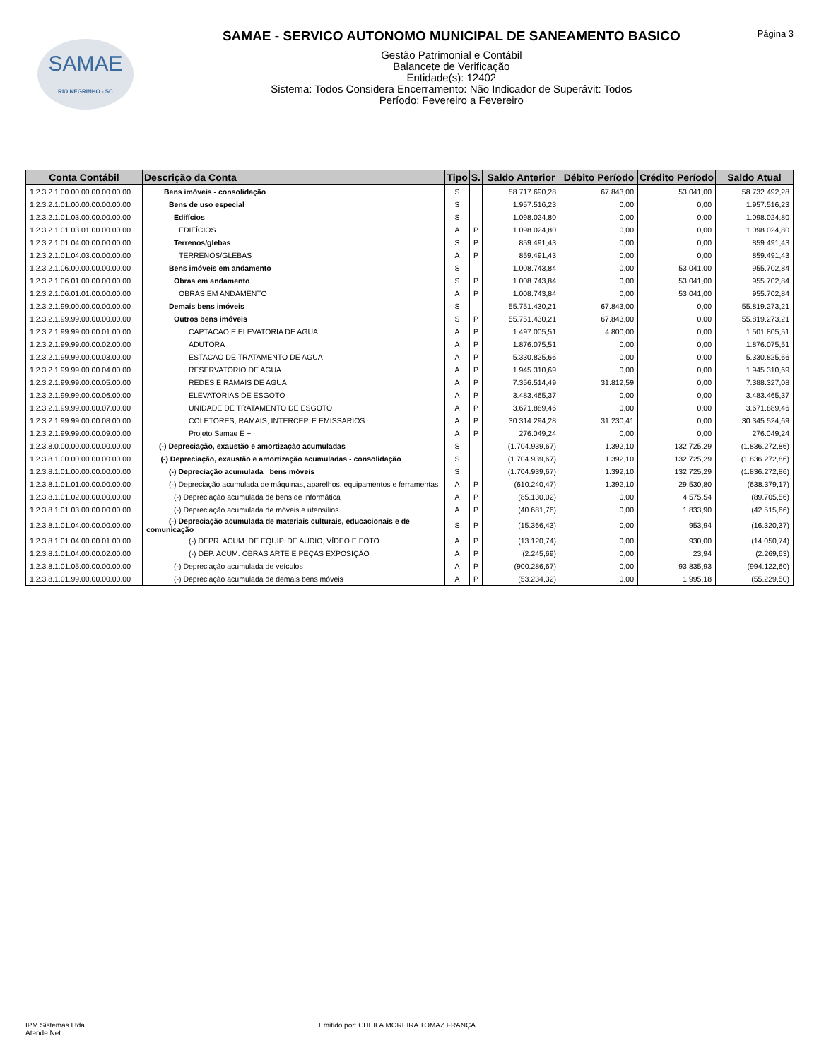SAMAE
RIO NEGRINHO - SC
SAMAE - SERVICO AUTONOMO MUNICIPAL DE SANEAMENTO BASICO
Gestão Patrimonial e Contábil
Balancete de Verificação
Entidade(s): 12402
Sistema: Todos Considera Encerramento: Não Indicador de Superávit: Todos
Período: Fevereiro a Fevereiro
Página 3
| Conta Contábil | Descrição da Conta | Tipo | S. | Saldo Anterior | Débito Período | Crédito Período | Saldo Atual |
| --- | --- | --- | --- | --- | --- | --- | --- |
| 1.2.3.2.1.00.00.00.00.00.00.00 | Bens imóveis - consolidação | S | | 58.717.690,28 | 67.843,00 | 53.041,00 | 58.732.492,28 |
| 1.2.3.2.1.01.00.00.00.00.00.00 | Bens de uso especial | S | | 1.957.516,23 | 0,00 | 0,00 | 1.957.516,23 |
| 1.2.3.2.1.01.03.00.00.00.00.00 | Edifícios | S | | 1.098.024,80 | 0,00 | 0,00 | 1.098.024,80 |
| 1.2.3.2.1.01.03.01.00.00.00.00 | EDIFÍCIOS | A | P | 1.098.024,80 | 0,00 | 0,00 | 1.098.024,80 |
| 1.2.3.2.1.01.04.00.00.00.00.00 | Terrenos/glebas | S | P | 859.491,43 | 0,00 | 0,00 | 859.491,43 |
| 1.2.3.2.1.01.04.03.00.00.00.00 | TERRENOS/GLEBAS | A | P | 859.491,43 | 0,00 | 0,00 | 859.491,43 |
| 1.2.3.2.1.06.00.00.00.00.00.00 | Bens imóveis em andamento | S | | 1.008.743,84 | 0,00 | 53.041,00 | 955.702,84 |
| 1.2.3.2.1.06.01.00.00.00.00.00 | Obras em andamento | S | P | 1.008.743,84 | 0,00 | 53.041,00 | 955.702,84 |
| 1.2.3.2.1.06.01.01.00.00.00.00 | OBRAS EM ANDAMENTO | A | P | 1.008.743,84 | 0,00 | 53.041,00 | 955.702,84 |
| 1.2.3.2.1.99.00.00.00.00.00.00 | Demais bens imóveis | S | | 55.751.430,21 | 67.843,00 | 0,00 | 55.819.273,21 |
| 1.2.3.2.1.99.99.00.00.00.00.00 | Outros bens imóveis | S | P | 55.751.430,21 | 67.843,00 | 0,00 | 55.819.273,21 |
| 1.2.3.2.1.99.99.00.00.01.00.00 | CAPTACAO E ELEVATORIA DE AGUA | A | P | 1.497.005,51 | 4.800,00 | 0,00 | 1.501.805,51 |
| 1.2.3.2.1.99.99.00.00.02.00.00 | ADUTORA | A | P | 1.876.075,51 | 0,00 | 0,00 | 1.876.075,51 |
| 1.2.3.2.1.99.99.00.00.03.00.00 | ESTACAO DE TRATAMENTO DE AGUA | A | P | 5.330.825,66 | 0,00 | 0,00 | 5.330.825,66 |
| 1.2.3.2.1.99.99.00.00.04.00.00 | RESERVATORIO DE AGUA | A | P | 1.945.310,69 | 0,00 | 0,00 | 1.945.310,69 |
| 1.2.3.2.1.99.99.00.00.05.00.00 | REDES E RAMAIS DE AGUA | A | P | 7.356.514,49 | 31.812,59 | 0,00 | 7.388.327,08 |
| 1.2.3.2.1.99.99.00.00.06.00.00 | ELEVATORIAS DE ESGOTO | A | P | 3.483.465,37 | 0,00 | 0,00 | 3.483.465,37 |
| 1.2.3.2.1.99.99.00.00.07.00.00 | UNIDADE DE TRATAMENTO DE ESGOTO | A | P | 3.671.889,46 | 0,00 | 0,00 | 3.671.889,46 |
| 1.2.3.2.1.99.99.00.00.08.00.00 | COLETORES, RAMAIS, INTERCEP. E EMISSARIOS | A | P | 30.314.294,28 | 31.230,41 | 0,00 | 30.345.524,69 |
| 1.2.3.2.1.99.99.00.00.09.00.00 | Projeto Samae É + | A | P | 276.049,24 | 0,00 | 0,00 | 276.049,24 |
| 1.2.3.8.0.00.00.00.00.00.00.00 | (-) Depreciação, exaustão e amortização acumuladas | S | | (1.704.939,67) | 1.392,10 | 132.725,29 | (1.836.272,86) |
| 1.2.3.8.1.00.00.00.00.00.00.00 | (-) Depreciação, exaustão e amortização acumuladas - consolidação | S | | (1.704.939,67) | 1.392,10 | 132.725,29 | (1.836.272,86) |
| 1.2.3.8.1.01.00.00.00.00.00.00 | (-) Depreciação acumulada bens móveis | S | | (1.704.939,67) | 1.392,10 | 132.725,29 | (1.836.272,86) |
| 1.2.3.8.1.01.01.00.00.00.00.00 | (-) Depreciação acumulada de máquinas, aparelhos, equipamentos e ferramentas | A | P | (610.240,47) | 1.392,10 | 29.530,80 | (638.379,17) |
| 1.2.3.8.1.01.02.00.00.00.00.00 | (-) Depreciação acumulada de bens de informática | A | P | (85.130,02) | 0,00 | 4.575,54 | (89.705,56) |
| 1.2.3.8.1.01.03.00.00.00.00.00 | (-) Depreciação acumulada de móveis e utensílios | A | P | (40.681,76) | 0,00 | 1.833,90 | (42.515,66) |
| 1.2.3.8.1.01.04.00.00.00.00.00 | (-) Depreciação acumulada de materiais culturais, educacionais e de comunicação | S | P | (15.366,43) | 0,00 | 953,94 | (16.320,37) |
| 1.2.3.8.1.01.04.00.00.01.00.00 | (-) DEPR. ACUM. DE EQUIP. DE AUDIO, VÍDEO E FOTO | A | P | (13.120,74) | 0,00 | 930,00 | (14.050,74) |
| 1.2.3.8.1.01.04.00.00.02.00.00 | (-) DEP. ACUM. OBRAS ARTE E PEÇAS EXPOSIÇÃO | A | P | (2.245,69) | 0,00 | 23,94 | (2.269,63) |
| 1.2.3.8.1.01.05.00.00.00.00.00 | (-) Depreciação acumulada de veículos | A | P | (900.286,67) | 0,00 | 93.835,93 | (994.122,60) |
| 1.2.3.8.1.01.99.00.00.00.00.00 | (-) Depreciação acumulada de demais bens móveis | A | P | (53.234,32) | 0,00 | 1.995,18 | (55.229,50) |
IPM Sistemas Ltda
Atende.Net
Emitido por: CHEILA MOREIRA TOMAZ FRANÇA